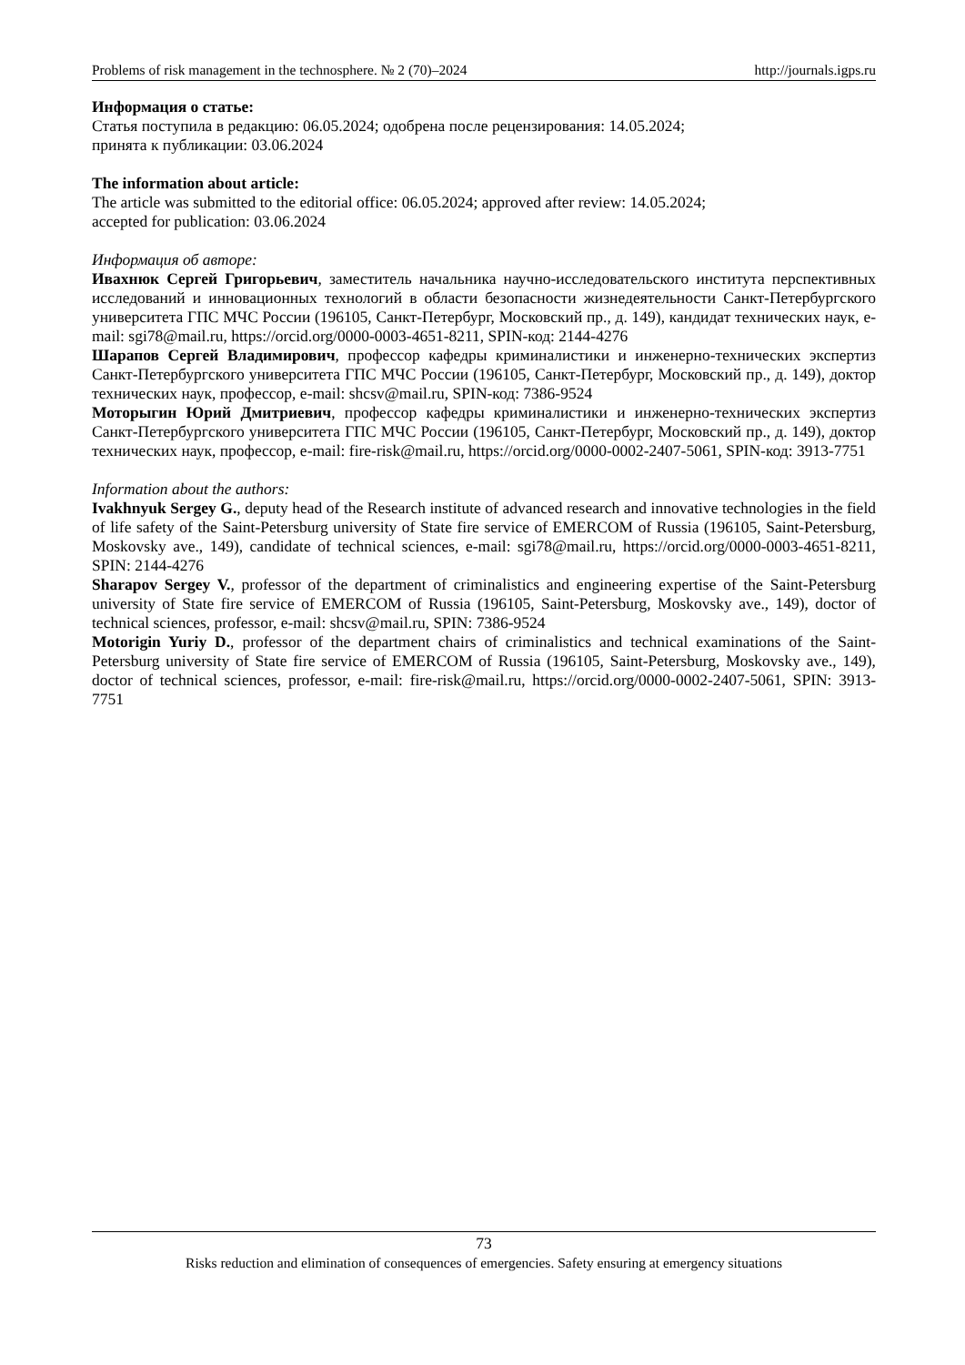Problems of risk management in the technosphere. № 2 (70)–2024 http://journals.igps.ru
Информация о статье:
Статья поступила в редакцию: 06.05.2024; одобрена после рецензирования: 14.05.2024;
принята к публикации: 03.06.2024
The information about article:
The article was submitted to the editorial office: 06.05.2024; approved after review: 14.05.2024;
accepted for publication: 03.06.2024
Информация об авторе:
Ивахнюк Сергей Григорьевич, заместитель начальника научно-исследовательского института перспективных исследований и инновационных технологий в области безопасности жизнедеятельности Санкт-Петербургского университета ГПС МЧС России (196105, Санкт-Петербург, Московский пр., д. 149), кандидат технических наук, e-mail: sgi78@mail.ru, https://orcid.org/0000-0003-4651-8211, SPIN-код: 2144-4276
Шарапов Сергей Владимирович, профессор кафедры криминалистики и инженерно-технических экспертиз Санкт-Петербургского университета ГПС МЧС России (196105, Санкт-Петербург, Московский пр., д. 149), доктор технических наук, профессор, e-mail: shcsv@mail.ru, SPIN-код: 7386-9524
Моторыгин Юрий Дмитриевич, профессор кафедры криминалистики и инженерно-технических экспертиз Санкт-Петербургского университета ГПС МЧС России (196105, Санкт-Петербург, Московский пр., д. 149), доктор технических наук, профессор, e-mail: fire-risk@mail.ru, https://orcid.org/0000-0002-2407-5061, SPIN-код: 3913-7751
Information about the authors:
Ivakhnyuk Sergey G., deputy head of the Research institute of advanced research and innovative technologies in the field of life safety of the Saint-Petersburg university of State fire service of EMERCOM of Russia (196105, Saint-Petersburg, Moskovsky ave., 149), candidate of technical sciences, e-mail: sgi78@mail.ru, https://orcid.org/0000-0003-4651-8211, SPIN: 2144-4276
Sharapov Sergey V., professor of the department of criminalistics and engineering expertise of the Saint-Petersburg university of State fire service of EMERCOM of Russia (196105, Saint-Petersburg, Moskovsky ave., 149), doctor of technical sciences, professor, e-mail: shcsv@mail.ru, SPIN: 7386-9524
Motorigin Yuriy D., professor of the department chairs of criminalistics and technical examinations of the Saint-Petersburg university of State fire service of EMERCOM of Russia (196105, Saint-Petersburg, Moskovsky ave., 149), doctor of technical sciences, professor, e-mail: fire-risk@mail.ru, https://orcid.org/0000-0002-2407-5061, SPIN: 3913-7751
73
Risks reduction and elimination of consequences of emergencies. Safety ensuring at emergency situations